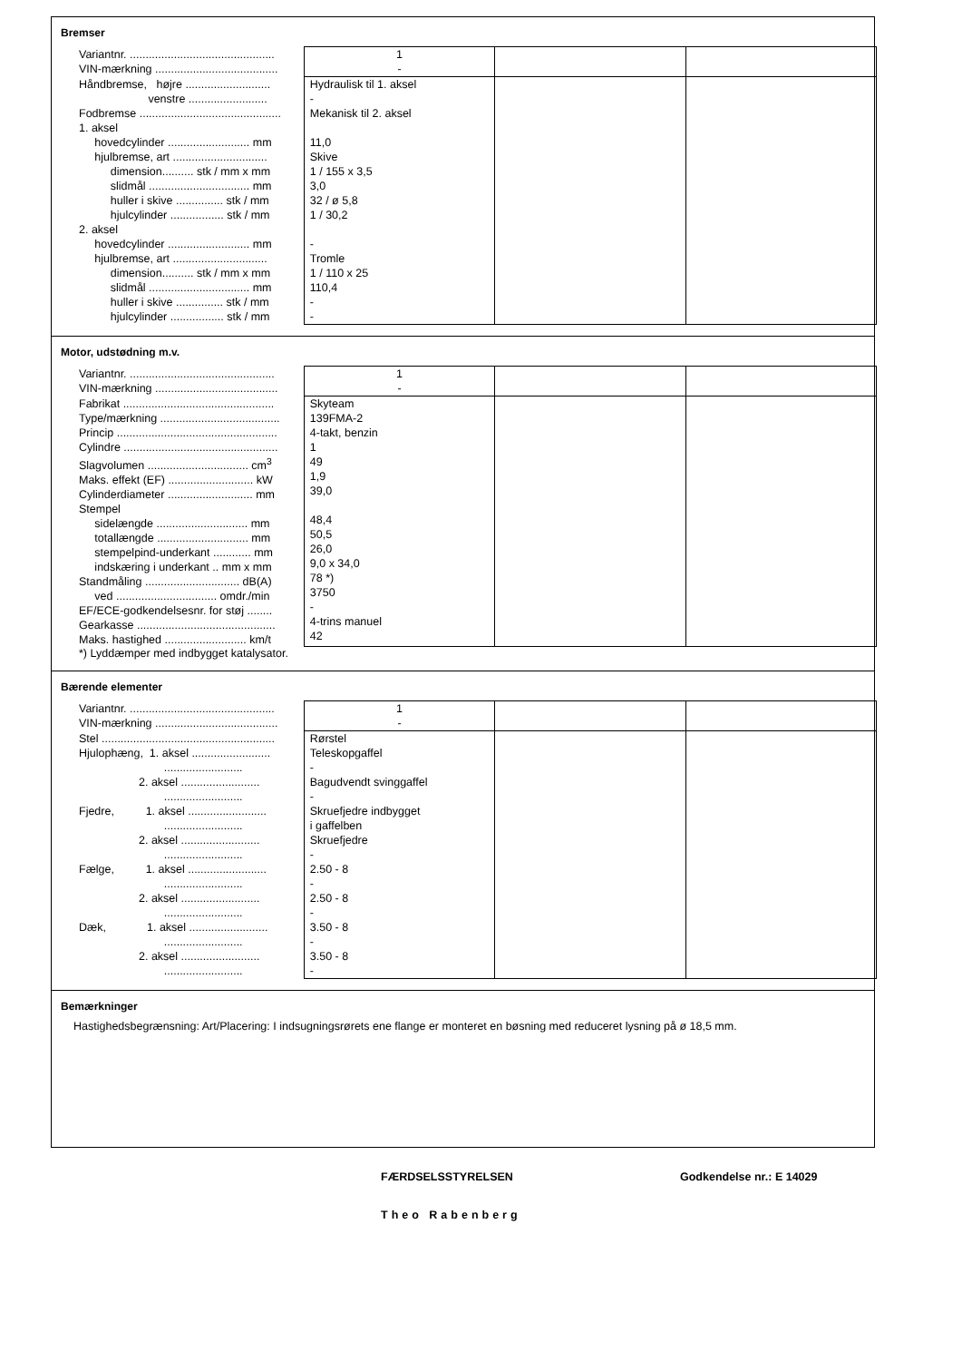Bremser
| Variantnr. .............................................. VIN-mærkning ....................................... | 1 - | | |
| Håndbremse, højre ........................... venstre ......................... | Hydraulisk til 1. aksel - | | |
| Fodbremse ............................................. | Mekanisk til 2. aksel | | |
| 1. aksel hovedcylinder .......................... mm hjulbremse, art .............................. dimension.......... stk / mm x mm slidmål ................................ mm huller i skive ............... stk / mm hjulcylinder ................. stk / mm | 11,0 Skive 1 / 155 x 3,5 3,0 32 / ø 5,8 1 / 30,2 | | |
| 2. aksel hovedcylinder .......................... mm hjulbremse, art .............................. dimension.......... stk / mm x mm slidmål ................................ mm huller i skive ............... stk / mm hjulcylinder ................. stk / mm | - Tromle 1 / 110 x 25 110,4 - - | | |
Motor, udstødning m.v.
| Variantnr. .............................................. VIN-mærkning ....................................... | 1 - | | |
| Fabrikat ................................................ Type/mærkning ...................................... Princip ................................................... Cylindre ................................................. Slagvolumen ................................ cm<sup>3</sup> Maks. effekt (EF) ........................... kW Cylinderdiameter ........................... mm Stempel sidelængde ............................. mm totallængde ............................. mm stempelpind-underkant ............ mm indskæring i underkant .. mm x mm Standmåling .............................. dB(A) ved ................................ omdr./min EF/ECE-godkendelsesnr. for støj ........ Gearkasse ............................................ Maks. hastighed .......................... km/t | Skyteam 139FMA-2 4-takt, benzin 1 49 1,9 39,0 48,4 50,5 26,0 9,0 x 34,0 78 *) 3750 - 4-trins manuel 42 | | |
*) Lyddæmper med indbygget katalysator.
Bærende elementer
| Variantnr. .............................................. VIN-mærkning ....................................... | 1 - | | |
| Stel ....................................................... Hjulophæng, 1. aksel ......................... ......................... 2. aksel ......................... ......................... Fjedre, 1. aksel ......................... ......................... 2. aksel ......................... ......................... Fælge, 1. aksel ......................... ......................... 2. aksel ......................... ......................... Dæk, 1. aksel ......................... ......................... 2. aksel ......................... ......................... | Rørstel Teleskopgaffel - Bagudvendt svinggaffel - Skruefjedre indbygget i gaffelben Skruefjedre - 2.50 - 8 - 2.50 - 8 - 3.50 - 8 - 3.50 - 8 - | | |
Bemærkninger
Hastighedsbegrænsning: Art/Placering: I indsugningsrørets ene flange er monteret en bøsning med reduceret lysning på ø 18,5 mm.
FÆRDSELSSTYRELSEN Godkendelse nr.: E 14029
Theo Rabenberg